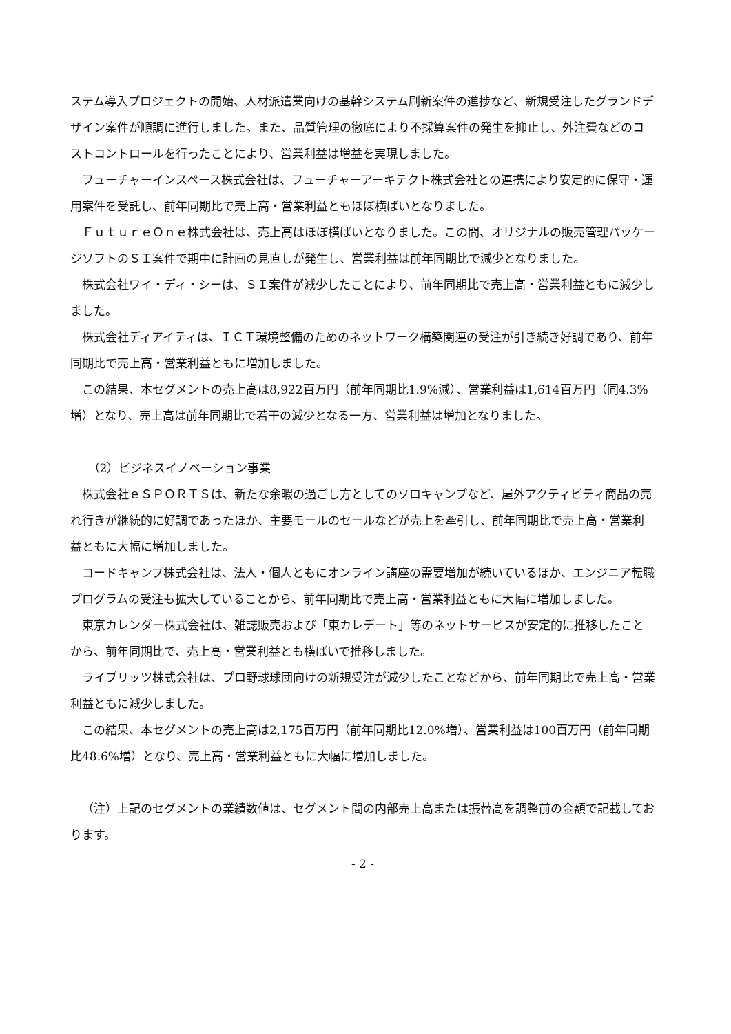ステム導入プロジェクトの開始、人材派遣業向けの基幹システム刷新案件の進捗など、新規受注したグランドデザイン案件が順調に進行しました。また、品質管理の徹底により不採算案件の発生を抑止し、外注費などのコストコントロールを行ったことにより、営業利益は増益を実現しました。
フューチャーインスペース株式会社は、フューチャーアーキテクト株式会社との連携により安定的に保守・運用案件を受託し、前年同期比で売上高・営業利益ともほぼ横ばいとなりました。
ＦｕｔｕｒｅＯｎｅ株式会社は、売上高はほぼ横ばいとなりました。この間、オリジナルの販売管理パッケージソフトのＳＩ案件で期中に計画の見直しが発生し、営業利益は前年同期比で減少となりました。
株式会社ワイ・ディ・シーは、ＳＩ案件が減少したことにより、前年同期比で売上高・営業利益ともに減少しました。
株式会社ディアイティは、ＩＣＴ環境整備のためのネットワーク構築関連の受注が引き続き好調であり、前年同期比で売上高・営業利益ともに増加しました。
この結果、本セグメントの売上高は8,922百万円（前年同期比1.9%減）、営業利益は1,614百万円（同4.3%増）となり、売上高は前年同期比で若干の減少となる一方、営業利益は増加となりました。
（2）ビジネスイノベーション事業
株式会社ｅＳＰＯＲＴＳは、新たな余暇の過ごし方としてのソロキャンプなど、屋外アクティビティ商品の売れ行きが継続的に好調であったほか、主要モールのセールなどが売上を牽引し、前年同期比で売上高・営業利益ともに大幅に増加しました。
コードキャンプ株式会社は、法人・個人ともにオンライン講座の需要増加が続いているほか、エンジニア転職プログラムの受注も拡大していることから、前年同期比で売上高・営業利益ともに大幅に増加しました。
東京カレンダー株式会社は、雑誌販売および「東カレデート」等のネットサービスが安定的に推移したことから、前年同期比で、売上高・営業利益とも横ばいで推移しました。
ライブリッツ株式会社は、プロ野球球団向けの新規受注が減少したことなどから、前年同期比で売上高・営業利益ともに減少しました。
この結果、本セグメントの売上高は2,175百万円（前年同期比12.0%増）、営業利益は100百万円（前年同期比48.6%増）となり、売上高・営業利益ともに大幅に増加しました。
（注）上記のセグメントの業績数値は、セグメント間の内部売上高または振替高を調整前の金額で記載しております。
- 2 -